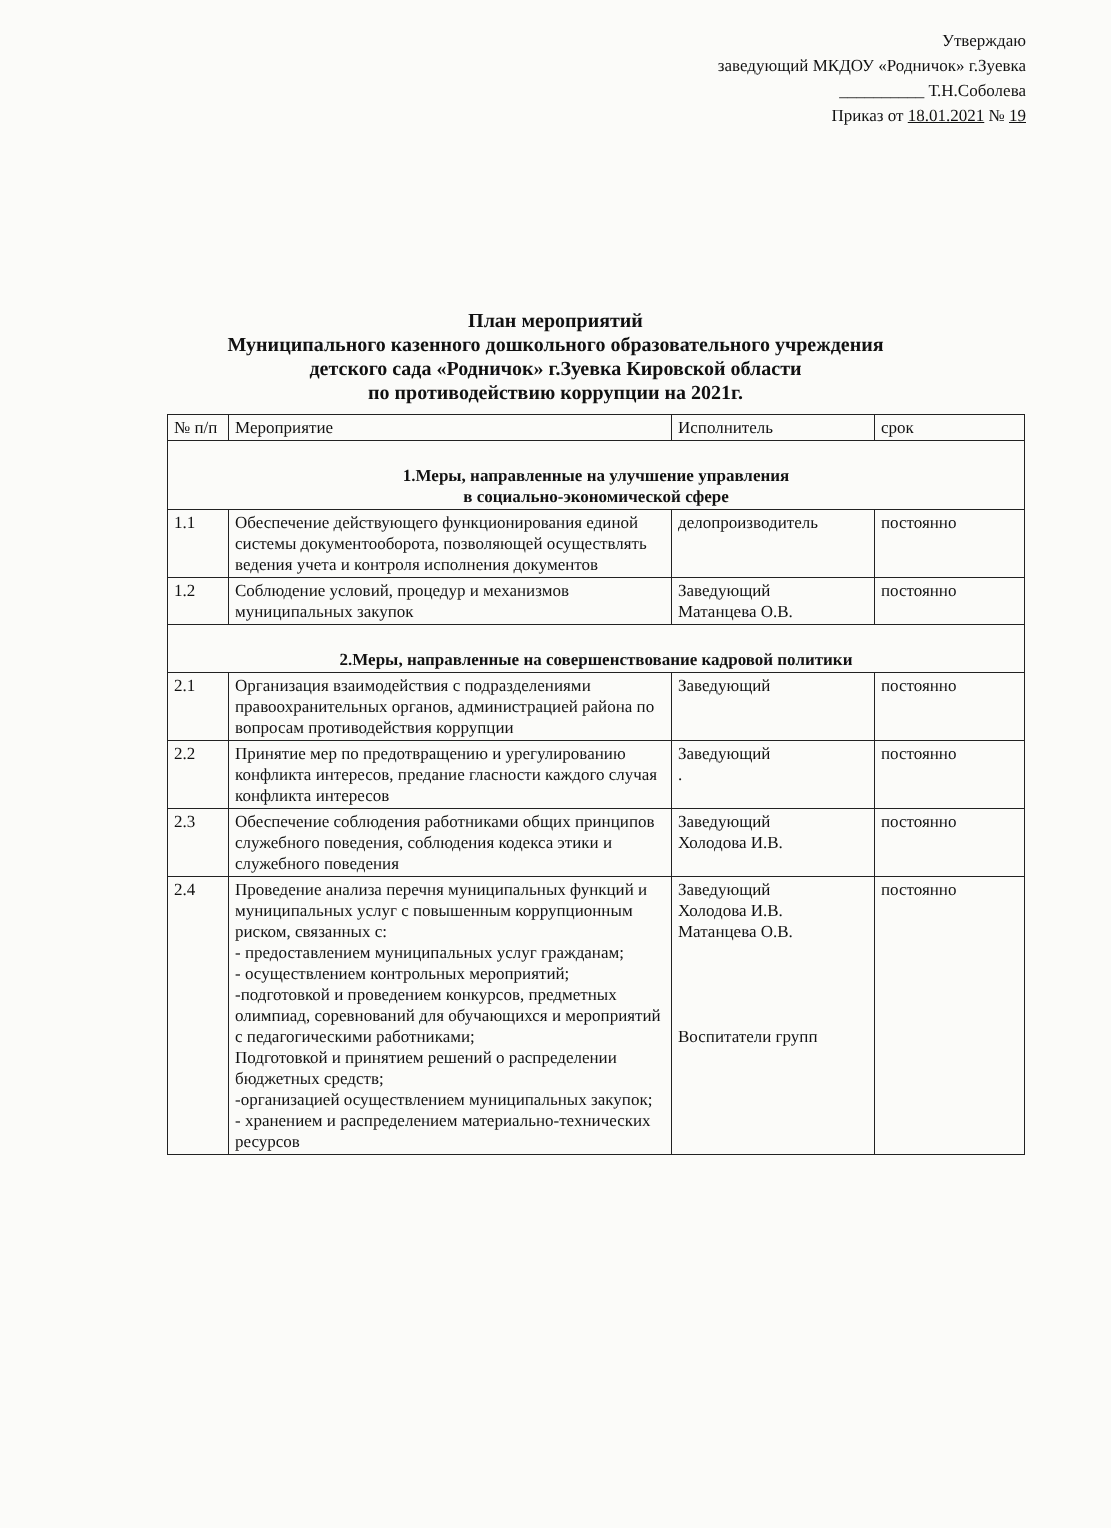Утверждаю
заведующий МКДОУ «Родничок» г.Зуевка
__________ Т.Н.Соболева
Приказ от 18.01.2021 № 19
План мероприятий
Муниципального казенного дошкольного образовательного учреждения
детского сада «Родничок» г.Зуевка Кировской области
по противодействию коррупции на 2021г.
| № п/п | Мероприятие | Исполнитель | срок |
| --- | --- | --- | --- |
| 1.Меры, направленные на улучшение управления в социально-экономической сфере | | | |
| 1.1 | Обеспечение действующего функционирования единой системы документооборота, позволяющей осуществлять ведения учета и контроля исполнения документов | делопроизводитель | постоянно |
| 1.2 | Соблюдение условий, процедур и механизмов муниципальных закупок | Заведующий Матанцева О.В. | постоянно |
| 2.Меры, направленные на совершенствование кадровой политики | | | |
| 2.1 | Организация взаимодействия с подразделениями правоохранительных органов, администрацией района по вопросам противодействия коррупции | Заведующий | постоянно |
| 2.2 | Принятие мер по предотвращению и урегулированию конфликта интересов, предание гласности каждого случая конфликта интересов | Заведующий . | постоянно |
| 2.3 | Обеспечение соблюдения работниками общих принципов служебного поведения, соблюдения кодекса этики и служебного поведения | Заведующий Холодова И.В. | постоянно |
| 2.4 | Проведение анализа перечня муниципальных функций и муниципальных услуг с повышенным коррупционным риском, связанных с: - предоставлением муниципальных услуг гражданам; - осуществлением контрольных мероприятий; -подготовкой и проведением конкурсов, предметных олимпиад, соревнований для обучающихся и мероприятий с педагогическими работниками; Подготовкой и принятием решений о распределении бюджетных средств; -организацией осуществлением муниципальных закупок; - хранением и распределением материально-технических ресурсов | Заведующий Холодова И.В. Матанцева О.В. Воспитатели групп | постоянно |